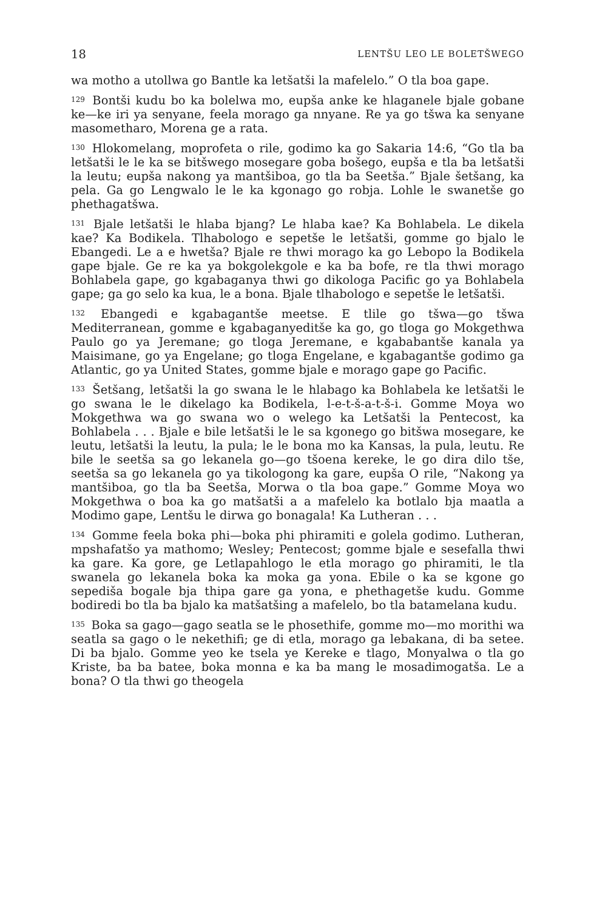18 LENTŠU LEO LE BOLETŠWEGO
wa motho a utollwa go Bantle ka letšatši la mafelelo.” O tla boa gape.
<sup>129</sup> Bontši kudu bo ka bolelwa mo, eupša anke ke hlaganele bjale gobane ke—ke iri ya senyane, feela morago ga nnyane. Re ya go tšwa ka senyane masometharo, Morena ge a rata.
<sup>130</sup> Hlokomelang, moprofeta o rile, godimo ka go Sakaria 14:6, “Go tla ba letšatši le le ka se bitšwego mosegare goba bošego, eupša e tla ba letšatši la leutu; eupša nakong ya mantšiboa, go tla ba Seetša.” Bjale šetšang, ka pela. Ga go Lengwalo le le ka kgonago go robja. Lohle le swanetše go phethagatšwa.
<sup>131</sup> Bjale letšatši le hlaba bjang? Le hlaba kae? Ka Bohlabela. Le dikela kae? Ka Bodikela. Tlhabologo e sepetše le letšatši, gomme go bjalo le Ebangedi. Le a e hwetša? Bjale re thwi morago ka go Lebopo la Bodikela gape bjale. Ge re ka ya bokgolekgole e ka ba bofe, re tla thwi morago Bohlabela gape, go kgabaganya thwi go dikologa Pacific go ya Bohlabela gape; ga go selo ka kua, le a bona. Bjale tlhabologo e sepetše le letšatši.
<sup>132</sup> Ebangedi e kgabagantše meetse. E tlile go tšwa—go tšwa Mediterranean, gomme e kgabaganyeditše ka go, go tloga go Mokgethwa Paulo go ya Jeremane; go tloga Jeremane, e kgababantše kanala ya Maisimane, go ya Engelane; go tloga Engelane, e kgabagantše godimo ga Atlantic, go ya United States, gomme bjale e morago gape go Pacific.
<sup>133</sup> Šetšang, letšatši la go swana le le hlabago ka Bohlabela ke letšatši le go swana le le dikelago ka Bodikela, l-e-t-š-a-t-š-i. Gomme Moya wo Mokgethwa wa go swana wo o welego ka Letšatši la Pentecost, ka Bohlabela . . . Bjale e bile letšatši le le sa kgonego go bitšwa mosegare, ke leutu, letšatši la leutu, la pula; le le bona mo ka Kansas, la pula, leutu. Re bile le seetša sa go lekanela go—go tšoena kereke, le go dira dilo tše, seetša sa go lekanela go ya tikologong ka gare, eupša O rile, “Nakong ya mantšiboa, go tla ba Seetša, Morwa o tla boa gape.” Gomme Moya wo Mokgethwa o boa ka go matšatši a a mafelelo ka botlalo bja maatla a Modimo gape, Lentšu le dirwa go bonagala! Ka Lutheran . . .
<sup>134</sup> Gomme feela boka phi—boka phi phiramiti e golela godimo. Lutheran, mpshafatšo ya mathomo; Wesley; Pentecost; gomme bjale e sesefalla thwi ka gare. Ka gore, ge Letlapahlogo le etla morago go phiramiti, le tla swanela go lekanela boka ka moka ga yona. Ebile o ka se kgone go sepediša bogale bja thipa gare ga yona, e phethagetše kudu. Gomme bodiredi bo tla ba bjalo ka matšatšing a mafelelo, bo tla batamelana kudu.
<sup>135</sup> Boka sa gago—gago seatla se le phosethife, gomme mo—mo morithi wa seatla sa gago o le nekethifi; ge di etla, morago ga lebakana, di ba setee. Di ba bjalo. Gomme yeo ke tsela ye Kereke e tlago, Monyalwa o tla go Kriste, ba ba batee, boka monna e ka ba mang le mosadimogatša. Le a bona? O tla thwi go theogela